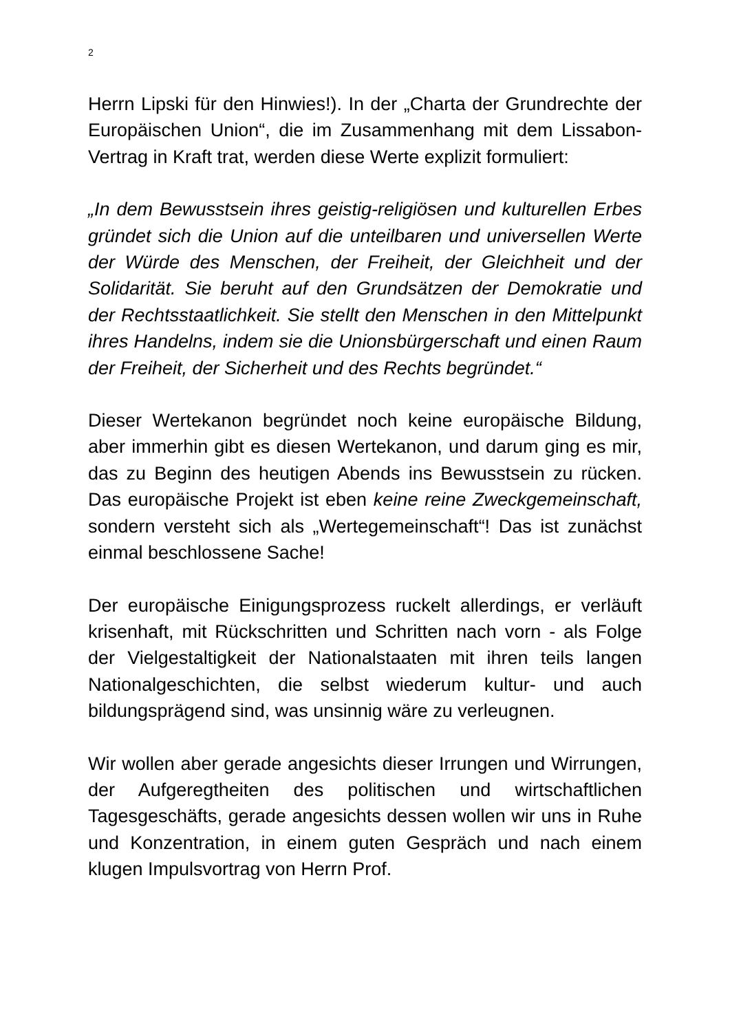2
Herrn Lipski für den Hinwies!). In der „Charta der Grundrechte der Europäischen Union“, die im Zusammenhang mit dem Lissabon-Vertrag in Kraft trat, werden diese Werte explizit formuliert:
„In dem Bewusstsein ihres geistig-religiösen und kulturellen Erbes gründet sich die Union auf die unteilbaren und universellen Werte der Würde des Menschen, der Freiheit, der Gleichheit und der Solidarität. Sie beruht auf den Grundsätzen der Demokratie und der Rechtsstaatlichkeit. Sie stellt den Menschen in den Mittelpunkt ihres Handelns, indem sie die Unionsbürgerschaft und einen Raum der Freiheit, der Sicherheit und des Rechts begründet.“
Dieser Wertekanon begründet noch keine europäische Bildung, aber immerhin gibt es diesen Wertekanon, und darum ging es mir, das zu Beginn des heutigen Abends ins Bewusstsein zu rücken. Das europäische Projekt ist eben keine reine Zweckgemeinschaft, sondern versteht sich als „Wertegemeinschaft“! Das ist zunächst einmal beschlossene Sache!
Der europäische Einigungsprozess ruckelt allerdings, er verläuft krisenhaft, mit Rückschritten und Schritten nach vorn - als Folge der Vielgestaltigkeit der Nationalstaaten mit ihren teils langen Nationalgeschichten, die selbst wiederum kultur- und auch bildungsprägend sind, was unsinnig wäre zu verleugnen.
Wir wollen aber gerade angesichts dieser Irrungen und Wirrungen, der Aufgeregtheiten des politischen und wirtschaftlichen Tagesgeschäfts, gerade angesichts dessen wollen wir uns in Ruhe und Konzentration, in einem guten Gespräch und nach einem klugen Impulsvortrag von Herrn Prof.